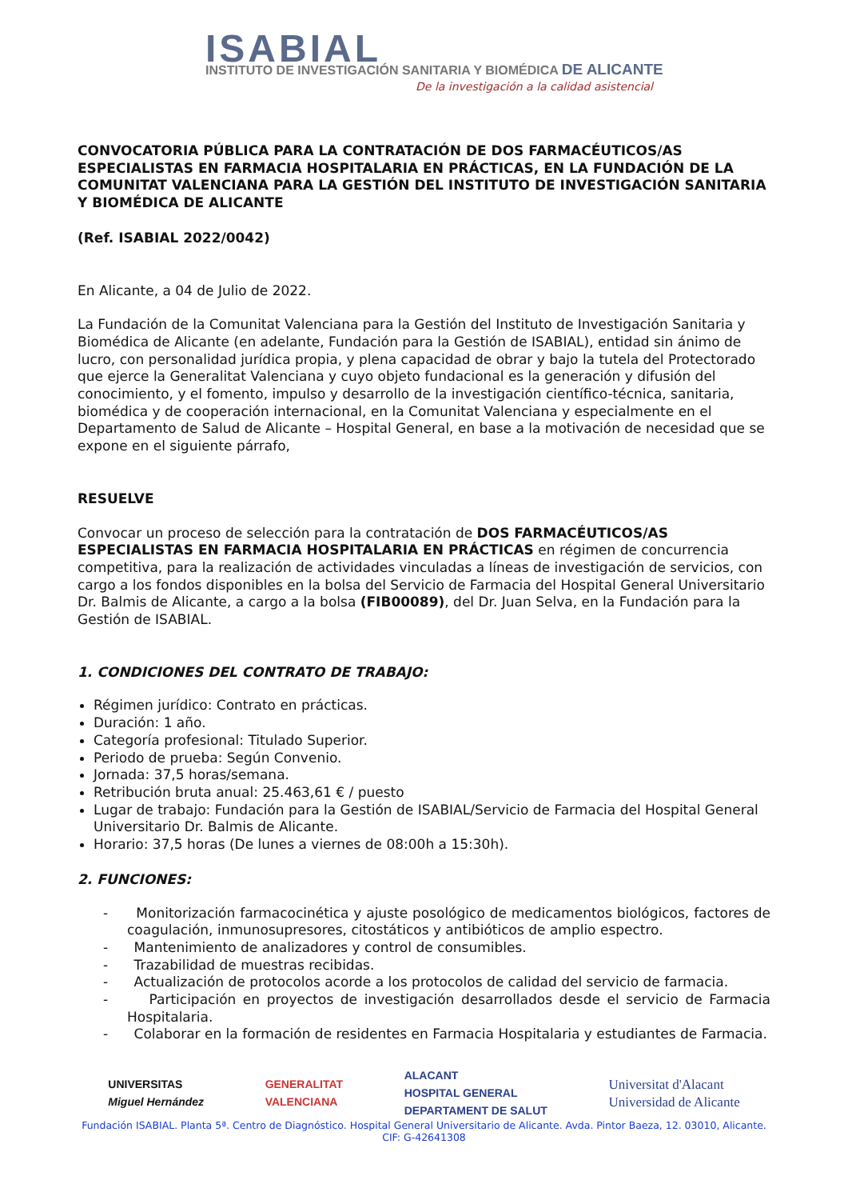ISABIAL
INSTITUTO DE INVESTIGACIÓN SANITARIA Y BIOMÉDICA DE ALICANTE
De la investigación a la calidad asistencial
CONVOCATORIA PÚBLICA PARA LA CONTRATACIÓN DE DOS FARMACÉUTICOS/AS ESPECIALISTAS EN FARMACIA HOSPITALARIA EN PRÁCTICAS, EN LA FUNDACIÓN DE LA COMUNITAT VALENCIANA PARA LA GESTIÓN DEL INSTITUTO DE INVESTIGACIÓN SANITARIA Y BIOMÉDICA DE ALICANTE
(Ref. ISABIAL 2022/0042)
En Alicante, a 04 de Julio de 2022.
La Fundación de la Comunitat Valenciana para la Gestión del Instituto de Investigación Sanitaria y Biomédica de Alicante (en adelante, Fundación para la Gestión de ISABIAL), entidad sin ánimo de lucro, con personalidad jurídica propia, y plena capacidad de obrar y bajo la tutela del Protectorado que ejerce la Generalitat Valenciana y cuyo objeto fundacional es la generación y difusión del conocimiento, y el fomento, impulso y desarrollo de la investigación científico-técnica, sanitaria, biomédica y de cooperación internacional, en la Comunitat Valenciana y especialmente en el Departamento de Salud de Alicante – Hospital General, en base a la motivación de necesidad que se expone en el siguiente párrafo,
RESUELVE
Convocar un proceso de selección para la contratación de DOS FARMACÉUTICOS/AS ESPECIALISTAS EN FARMACIA HOSPITALARIA EN PRÁCTICAS en régimen de concurrencia competitiva, para la realización de actividades vinculadas a líneas de investigación de servicios, con cargo a los fondos disponibles en la bolsa del Servicio de Farmacia del Hospital General Universitario Dr. Balmis de Alicante, a cargo a la bolsa (FIB00089), del Dr. Juan Selva, en la Fundación para la Gestión de ISABIAL.
1. CONDICIONES DEL CONTRATO DE TRABAJO:
Régimen jurídico: Contrato en prácticas.
Duración: 1 año.
Categoría profesional: Titulado Superior.
Periodo de prueba: Según Convenio.
Jornada: 37,5 horas/semana.
Retribución bruta anual: 25.463,61 € / puesto
Lugar de trabajo: Fundación para la Gestión de ISABIAL/Servicio de Farmacia del Hospital General Universitario Dr. Balmis de Alicante.
Horario: 37,5 horas (De lunes a viernes de 08:00h a 15:30h).
2. FUNCIONES:
- Monitorización farmacocinética y ajuste posológico de medicamentos biológicos, factores de coagulación, inmunosupresores, citostáticos y antibióticos de amplio espectro.
- Mantenimiento de analizadores y control de consumibles.
- Trazabilidad de muestras recibidas.
- Actualización de protocolos acorde a los protocolos de calidad del servicio de farmacia.
- Participación en proyectos de investigación desarrollados desde el servicio de Farmacia Hospitalaria.
- Colaborar en la formación de residentes en Farmacia Hospitalaria y estudiantes de Farmacia.
UNIVERSITAS
Miguel Hernández
GENERALITAT
VALENCIANA
ALACANT
HOSPITAL GENERAL
DEPARTAMENT DE SALUT
Universitat d'Alacant
Universidad de Alicante
Fundación ISABIAL. Planta 5ª. Centro de Diagnóstico. Hospital General Universitario de Alicante. Avda. Pintor Baeza, 12. 03010, Alicante.
CIF: G-42641308